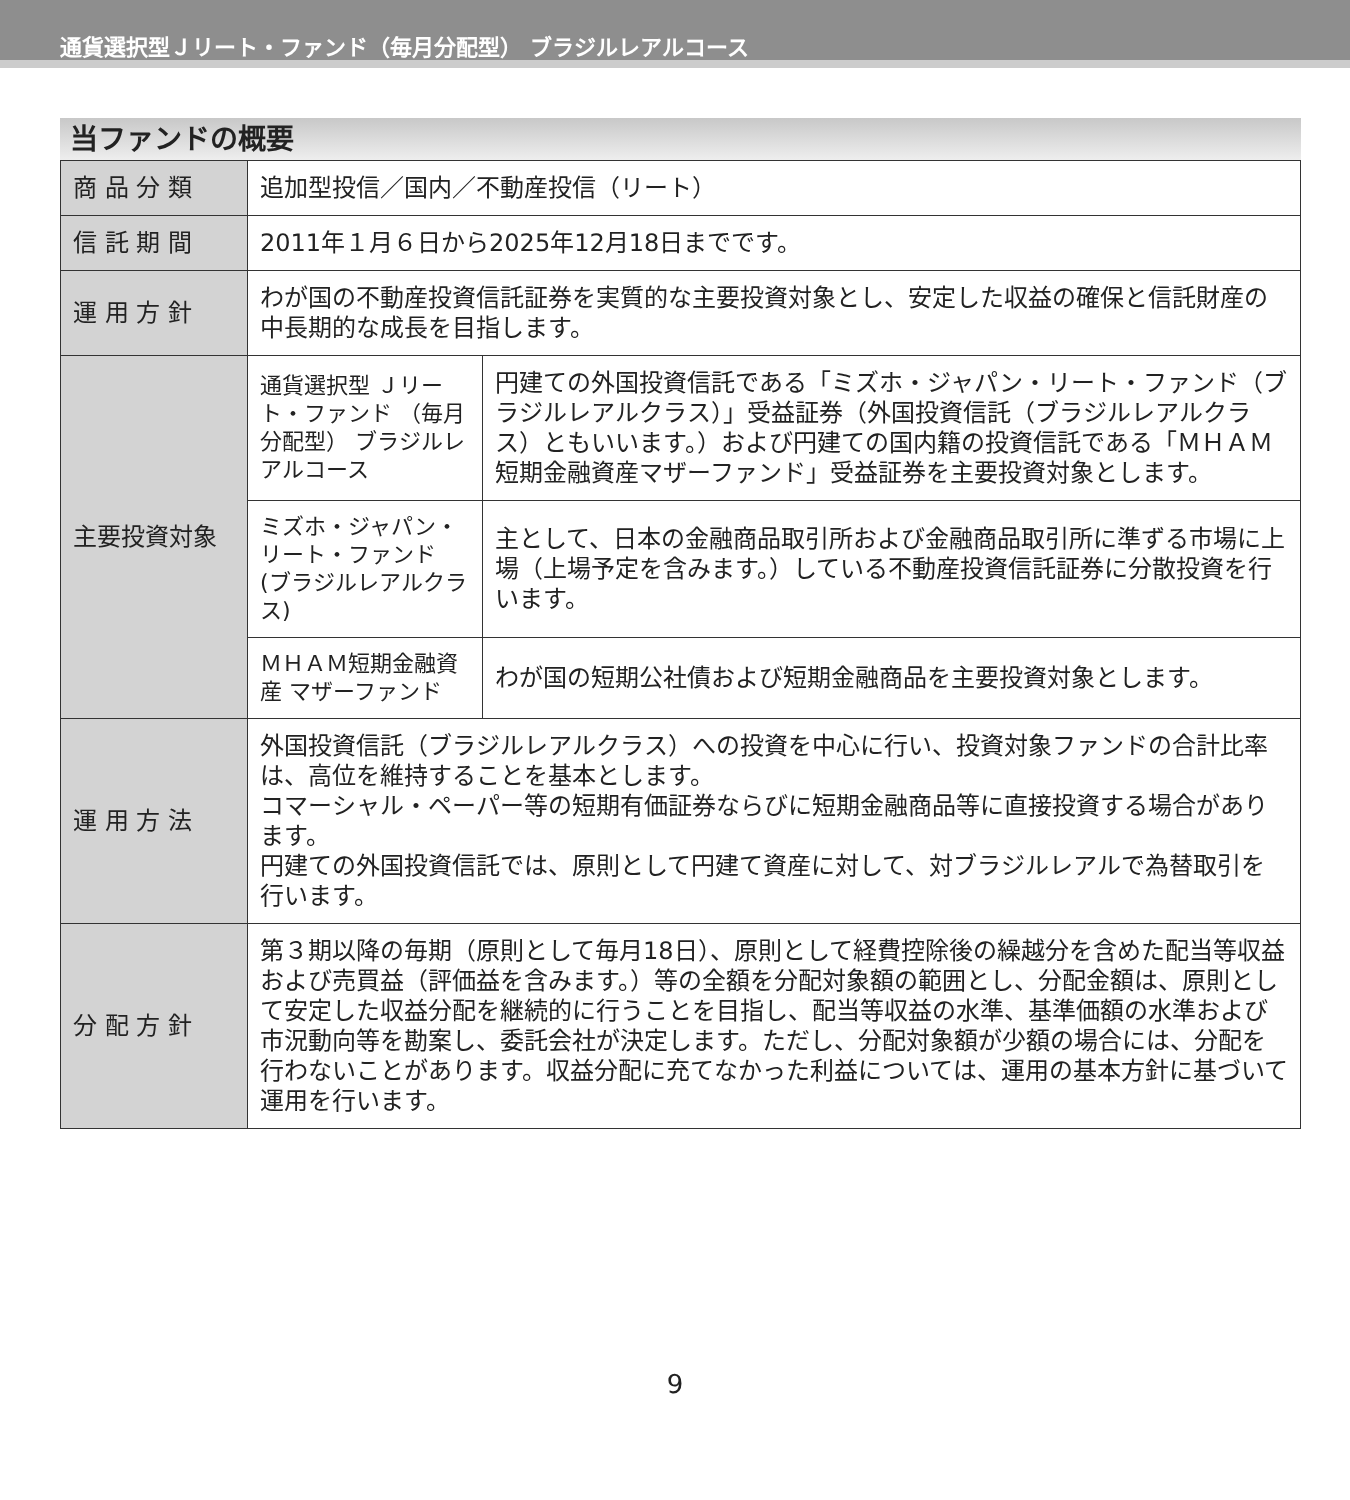通貨選択型Ｊリート・ファンド（毎月分配型） ブラジルレアルコース
当ファンドの概要
| 商 品 分 類 | 追加型投信／国内／不動産投信（リート） | |
| 信 託 期 間 | 2011年１月６日から2025年12月18日までです。 | |
| 運 用 方 針 | わが国の不動産投資信託証券を実質的な主要投資対象とし、安定した収益の確保と信託財産の中長期的な成長を目指します。 | |
| 主要投資対象 | 通貨選択型 Ｊリート・ファンド （毎月分配型） ブラジルレアルコース | 円建ての外国投資信託である「ミズホ・ジャパン・リート・ファンド（ブラジルレアルクラス）」受益証券（外国投資信託（ブラジルレアルクラス）ともいいます。）および円建ての国内籍の投資信託である「ＭＨＡＭ短期金融資産マザーファンド」受益証券を主要投資対象とします。 |
| | ミズホ・ジャパン・ リート・ファンド (ブラジルレアルクラス) | 主として、日本の金融商品取引所および金融商品取引所に準ずる市場に上場（上場予定を含みます。）している不動産投資信託証券に分散投資を行います。 |
| | ＭＨＡＭ短期金融資産 マザーファンド | わが国の短期公社債および短期金融商品を主要投資対象とします。 |
| 運 用 方 法 | 外国投資信託（ブラジルレアルクラス）への投資を中心に行い、投資対象ファンドの合計比率は、高位を維持することを基本とします。 コマーシャル・ペーパー等の短期有価証券ならびに短期金融商品等に直接投資する場合があります。 円建ての外国投資信託では、原則として円建て資産に対して、対ブラジルレアルで為替取引を行います。 | |
| 分 配 方 針 | 第３期以降の毎期（原則として毎月18日）、原則として経費控除後の繰越分を含めた配当等収益および売買益（評価益を含みます。）等の全額を分配対象額の範囲とし、分配金額は、原則として安定した収益分配を継続的に行うことを目指し、配当等収益の水準、基準価額の水準および市況動向等を勘案し、委託会社が決定します。ただし、分配対象額が少額の場合には、分配を行わないことがあります。収益分配に充てなかった利益については、運用の基本方針に基づいて運用を行います。 | |
9